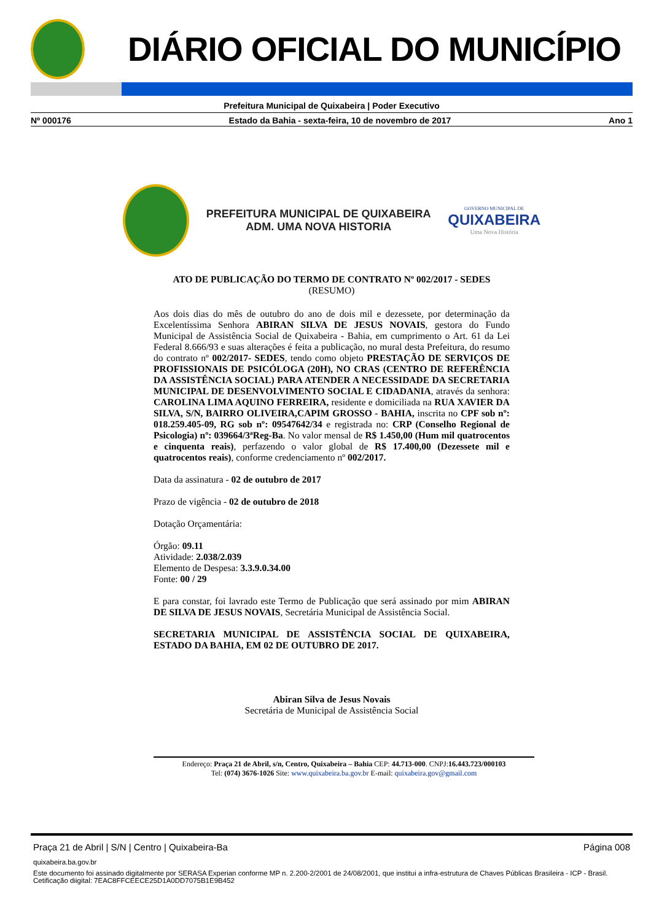DIÁRIO OFICIAL DO MUNICÍPIO
Prefeitura Municipal de Quixabeira | Poder Executivo
Nº 000176 Estado da Bahia - sexta-feira, 10 de novembro de 2017 Ano 1
PREFEITURA MUNICIPAL DE QUIXABEIRA
ADM. UMA NOVA HISTORIA
GOVERNO MUNICIPAL DE
QUIXABEIRA
Uma Nova História
ATO DE PUBLICAÇÃO DO TERMO DE CONTRATO Nº 002/2017 - SEDES
(RESUMO)
Aos dois dias do mês de outubro do ano de dois mil e dezessete, por determinação da Excelentíssima Senhora ABIRAN SILVA DE JESUS NOVAIS, gestora do Fundo Municipal de Assistência Social de Quixabeira - Bahia, em cumprimento o Art. 61 da Lei Federal 8.666/93 e suas alterações é feita a publicação, no mural desta Prefeitura, do resumo do contrato nº 002/2017- SEDES, tendo como objeto PRESTAÇÃO DE SERVIÇOS DE PROFISSIONAIS DE PSICÓLOGA (20H), NO CRAS (CENTRO DE REFERÊNCIA DA ASSISTÊNCIA SOCIAL) PARA ATENDER A NECESSIDADE DA SECRETARIA MUNICIPAL DE DESENVOLVIMENTO SOCIAL E CIDADANIA, através da senhora: CAROLINA LIMA AQUINO FERREIRA, residente e domiciliada na RUA XAVIER DA SILVA, S/N, BAIRRO OLIVEIRA,CAPIM GROSSO - BAHIA, inscrita no CPF sob nº: 018.259.405-09, RG sob nº: 09547642/34 e registrada no: CRP (Conselho Regional de Psicologia) nº: 039664/3ªReg-Ba. No valor mensal de R$ 1.450,00 (Hum mil quatrocentos e cinquenta reais), perfazendo o valor global de R$ 17.400,00 (Dezessete mil e quatrocentos reais), conforme credenciamento nº 002/2017.
Data da assinatura - 02 de outubro de 2017
Prazo de vigência - 02 de outubro de 2018
Dotação Orçamentária:
Órgão: 09.11
Atividade: 2.038/2.039
Elemento de Despesa: 3.3.9.0.34.00
Fonte: 00 / 29
E para constar, foi lavrado este Termo de Publicação que será assinado por mim ABIRAN DE SILVA DE JESUS NOVAIS, Secretária Municipal de Assistência Social.
SECRETARIA MUNICIPAL DE ASSISTÊNCIA SOCIAL DE QUIXABEIRA, ESTADO DA BAHIA, EM 02 DE OUTUBRO DE 2017.
Abiran Silva de Jesus Novais
Secretária de Municipal de Assistência Social
Endereço: Praça 21 de Abril, s/n, Centro, Quixabeira – Bahia CEP: 44.713-000. CNPJ:16.443.723/000103
Tel: (074) 3676-1026 Site: www.quixabeira.ba.gov.br E-mail: quixabeira.gov@gmail.com
Praça 21 de Abril | S/N | Centro | Quixabeira-Ba Página 008
quixabeira.ba.gov.br
Este documento foi assinado digitalmente por SERASA Experian conforme MP n. 2.200-2/2001 de 24/08/2001, que institui a infra-estrutura de Chaves Públicas Brasileira - ICP - Brasil. Cetificação diigital: 7EAC8FFCEECE25D1A0DD7075B1E9B452